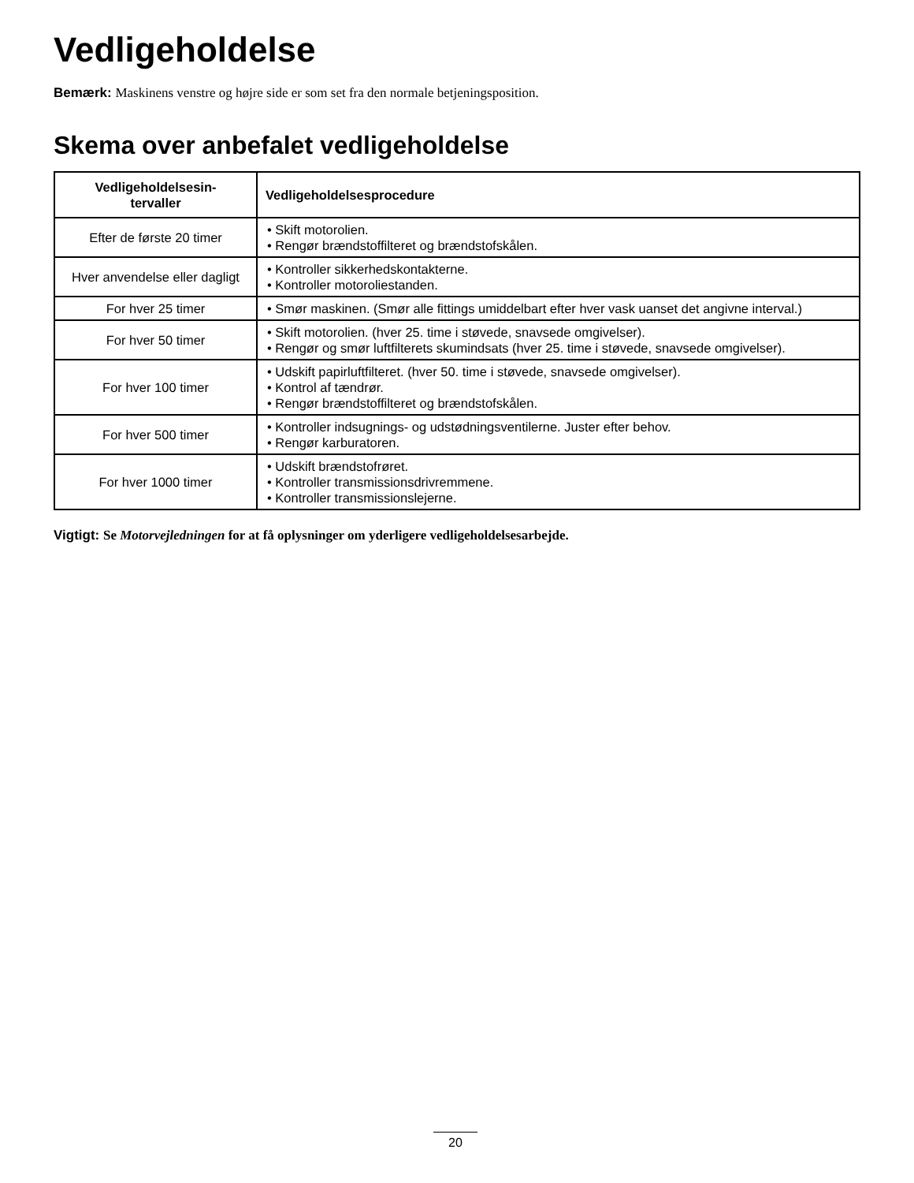Vedligeholdelse
Bemærk: Maskinens venstre og højre side er som set fra den normale betjeningsposition.
Skema over anbefalet vedligeholdelse
| Vedligeholdelsesin- tervaller | Vedligeholdelsesprocedure |
| --- | --- |
| Efter de første 20 timer | • Skift motorolien. • Rengør brændstoffilteret og brændstofskålen. |
| Hver anvendelse eller dagligt | • Kontroller sikkerhedskontakterne. • Kontroller motoroliestanden. |
| For hver 25 timer | • Smør maskinen. (Smør alle fittings umiddelbart efter hver vask uanset det angivne interval.) |
| For hver 50 timer | • Skift motorolien. (hver 25. time i støvede, snavsede omgivelser). • Rengør og smør luftfilterets skumindsats (hver 25. time i støvede, snavsede omgivelser). |
| For hver 100 timer | • Udskift papirluftfilteret. (hver 50. time i støvede, snavsede omgivelser). • Kontrol af tændrør. • Rengør brændstoffilteret og brændstofskålen. |
| For hver 500 timer | • Kontroller indsugnings- og udstødningsventilerne. Juster efter behov. • Rengør karburatoren. |
| For hver 1000 timer | • Udskift brændstofrøret. • Kontroller transmissionsdrivremmene. • Kontroller transmissionslejerne. |
Vigtigt: Se Motorvejledningen for at få oplysninger om yderligere vedligeholdelsesarbejde.
20